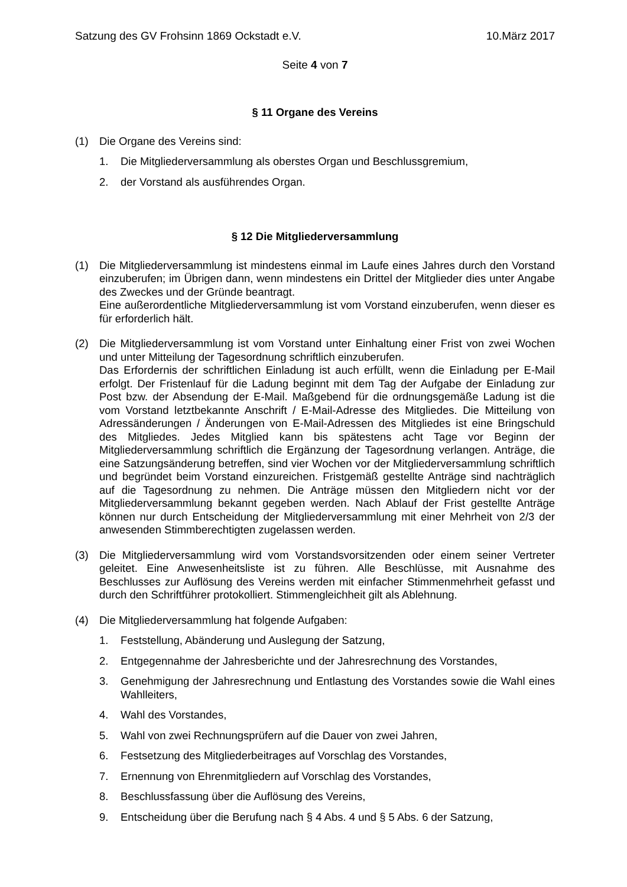Satzung des GV Frohsinn 1869 Ockstadt e.V. 10.März 2017
Seite 4 von 7
§ 11 Organe des Vereins
(1) Die Organe des Vereins sind:
1. Die Mitgliederversammlung als oberstes Organ und Beschlussgremium,
2. der Vorstand als ausführendes Organ.
§ 12 Die Mitgliederversammlung
(1) Die Mitgliederversammlung ist mindestens einmal im Laufe eines Jahres durch den Vorstand einzuberufen; im Übrigen dann, wenn mindestens ein Drittel der Mitglieder dies unter Angabe des Zweckes und der Gründe beantragt.
Eine außerordentliche Mitgliederversammlung ist vom Vorstand einzuberufen, wenn dieser es für erforderlich hält.
(2) Die Mitgliederversammlung ist vom Vorstand unter Einhaltung einer Frist von zwei Wochen und unter Mitteilung der Tagesordnung schriftlich einzuberufen.
Das Erfordernis der schriftlichen Einladung ist auch erfüllt, wenn die Einladung per E-Mail erfolgt. Der Fristenlauf für die Ladung beginnt mit dem Tag der Aufgabe der Einladung zur Post bzw. der Absendung der E-Mail. Maßgebend für die ordnungsgemäße Ladung ist die vom Vorstand letztbekannte Anschrift / E-Mail-Adresse des Mitgliedes. Die Mitteilung von Adressänderungen / Änderungen von E-Mail-Adressen des Mitgliedes ist eine Bringschuld des Mitgliedes. Jedes Mitglied kann bis spätestens acht Tage vor Beginn der Mitgliederversammlung schriftlich die Ergänzung der Tagesordnung verlangen. Anträge, die eine Satzungsänderung betreffen, sind vier Wochen vor der Mitgliederversammlung schriftlich und begründet beim Vorstand einzureichen. Fristgemäß gestellte Anträge sind nachträglich auf die Tagesordnung zu nehmen. Die Anträge müssen den Mitgliedern nicht vor der Mitgliederversammlung bekannt gegeben werden. Nach Ablauf der Frist gestellte Anträge können nur durch Entscheidung der Mitgliederversammlung mit einer Mehrheit von 2/3 der anwesenden Stimmberechtigten zugelassen werden.
(3) Die Mitgliederversammlung wird vom Vorstandsvorsitzenden oder einem seiner Vertreter geleitet. Eine Anwesenheitsliste ist zu führen. Alle Beschlüsse, mit Ausnahme des Beschlusses zur Auflösung des Vereins werden mit einfacher Stimmenmehrheit gefasst und durch den Schriftführer protokolliert. Stimmengleichheit gilt als Ablehnung.
(4) Die Mitgliederversammlung hat folgende Aufgaben:
1. Feststellung, Abänderung und Auslegung der Satzung,
2. Entgegennahme der Jahresberichte und der Jahresrechnung des Vorstandes,
3. Genehmigung der Jahresrechnung und Entlastung des Vorstandes sowie die Wahl eines Wahlleiters,
4. Wahl des Vorstandes,
5. Wahl von zwei Rechnungsprüfern auf die Dauer von zwei Jahren,
6. Festsetzung des Mitgliederbeitrages auf Vorschlag des Vorstandes,
7. Ernennung von Ehrenmitgliedern auf Vorschlag des Vorstandes,
8. Beschlussfassung über die Auflösung des Vereins,
9. Entscheidung über die Berufung nach § 4 Abs. 4 und § 5 Abs. 6 der Satzung,